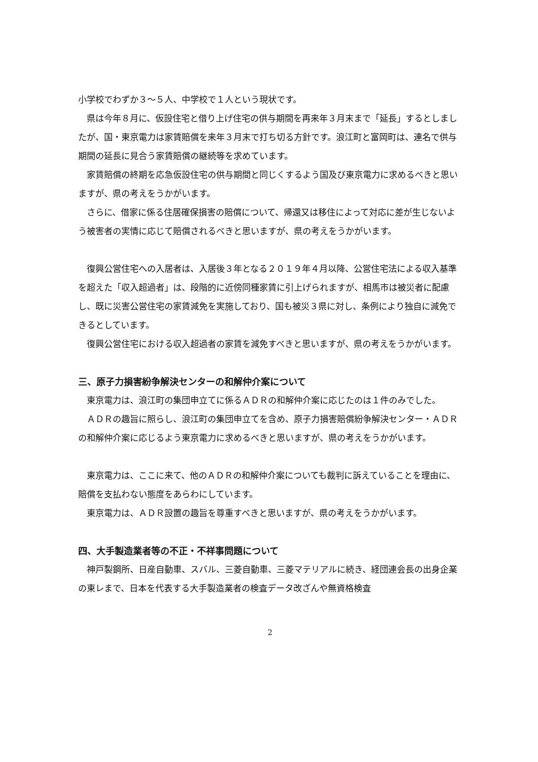小学校でわずか３～５人、中学校で１人という現状です。
県は今年８月に、仮設住宅と借り上げ住宅の供与期間を再来年３月末まで「延長」するとしましたが、国・東京電力は家賃賠償を来年３月末で打ち切る方針です。浪江町と富岡町は、連名で供与期間の延長に見合う家賃賠償の継続等を求めています。
家賃賠償の終期を応急仮設住宅の供与期間と同じくするよう国及び東京電力に求めるべきと思いますが、県の考えをうかがいます。
さらに、借家に係る住居確保損害の賠償について、帰還又は移住によって対応に差が生じないよう被害者の実情に応じて賠償されるべきと思いますが、県の考えをうかがいます。
復興公営住宅への入居者は、入居後３年となる２０１９年４月以降、公営住宅法による収入基準を超えた「収入超過者」は、段階的に近傍同種家賃に引上げられますが、相馬市は被災者に配慮し、既に災害公営住宅の家賃減免を実施しており、国も被災３県に対し、条例により独自に減免できるとしています。
復興公営住宅における収入超過者の家賃を減免すべきと思いますが、県の考えをうかがいます。
三、原子力損害紛争解決センターの和解仲介案について
東京電力は、浪江町の集団申立てに係るＡＤＲの和解仲介案に応じたのは１件のみでした。
ＡＤＲの趣旨に照らし、浪江町の集団申立てを含め、原子力損害賠償紛争解決センター・ＡＤＲの和解仲介案に応じるよう東京電力に求めるべきと思いますが、県の考えをうかがいます。
東京電力は、ここに来て、他のＡＤＲの和解仲介案についても裁判に訴えていることを理由に、賠償を支払わない態度をあらわにしています。
東京電力は、ＡＤＲ設置の趣旨を尊重すべきと思いますが、県の考えをうかがいます。
四、大手製造業者等の不正・不祥事問題について
神戸製鋼所、日産自動車、スバル、三菱自動車、三菱マテリアルに続き、経団連会長の出身企業の東レまで、日本を代表する大手製造業者の検査データ改ざんや無資格検査
2